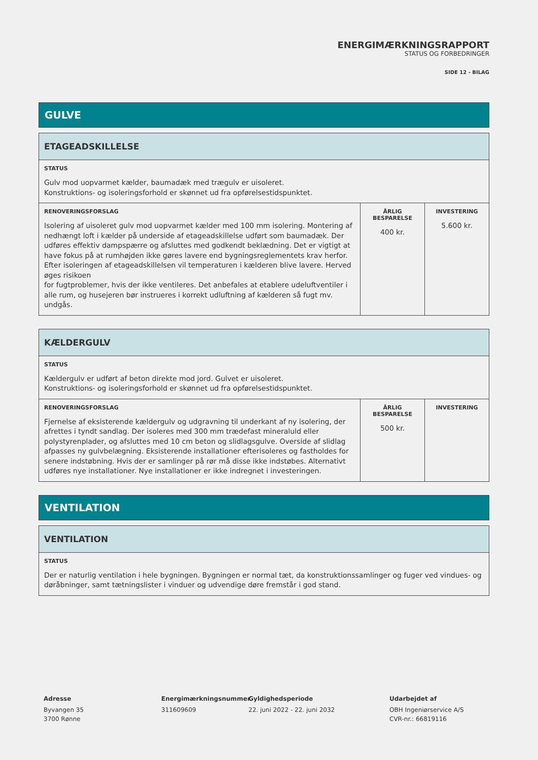ENERGIMÆRKNINGSRAPPORT
STATUS OG FORBEDRINGER
SIDE 12 - BILAG
GULVE
| ETAGEADSKILLELSE | | |
| STATUS Gulv mod uopvarmet kælder, baumadæk med trægulv er uisoleret. Konstruktions- og isoleringsforhold er skønnet ud fra opførelsestidspunktet. | | |
| RENOVERINGSFORSLAG Isolering af uisoleret gulv mod uopvarmet kælder med 100 mm isolering. Montering af nedhængt loft i kælder på underside af etageadskillelse udført som baumadæk. Der udføres effektiv dampspærre og afsluttes med godkendt beklædning. Det er vigtigt at have fokus på at rumhøjden ikke gøres lavere end bygningsreglementets krav herfor. Efter isoleringen af etageadskillelsen vil temperaturen i kælderen blive lavere. Herved øges risikoen for fugtproblemer, hvis der ikke ventileres. Det anbefales at etablere udeluftventiler i alle rum, og husejeren bør instrueres i korrekt udluftning af kælderen så fugt mv. undgås. | ÅRLIG BESPARELSE 400 kr. | INVESTERING 5.600 kr. |
| KÆLDERGULV | | |
| STATUS Kældergulv er udført af beton direkte mod jord. Gulvet er uisoleret. Konstruktions- og isoleringsforhold er skønnet ud fra opførelsestidspunktet. | | |
| RENOVERINGSFORSLAG Fjernelse af eksisterende kældergulv og udgravning til underkant af ny isolering, der afrettes i tyndt sandlag. Der isoleres med 300 mm trædefast mineraluld eller polystyrenplader, og afsluttes med 10 cm beton og slidlagsgulve. Overside af slidlag afpasses ny gulvbelægning. Eksisterende installationer efterisoleres og fastholdes for senere indstøbning. Hvis der er samlinger på rør må disse ikke indstøbes. Alternativt udføres nye installationer. Nye installationer er ikke indregnet i investeringen. | ÅRLIG BESPARELSE 500 kr. | INVESTERING |
VENTILATION
| VENTILATION |
| STATUS Der er naturlig ventilation i hele bygningen. Bygningen er normal tæt, da konstruktionssamlinger og fuger ved vindues- og døråbninger, samt tætningslister i vinduer og udvendige døre fremstår i god stand. |
Adresse
Byvangen 35
3700 Rønne
Energimærkningsnummer
311609609
Gyldighedsperiode
22. juni 2022 - 22. juni 2032
Udarbejdet af
OBH Ingeniørservice A/S
CVR-nr.: 66819116